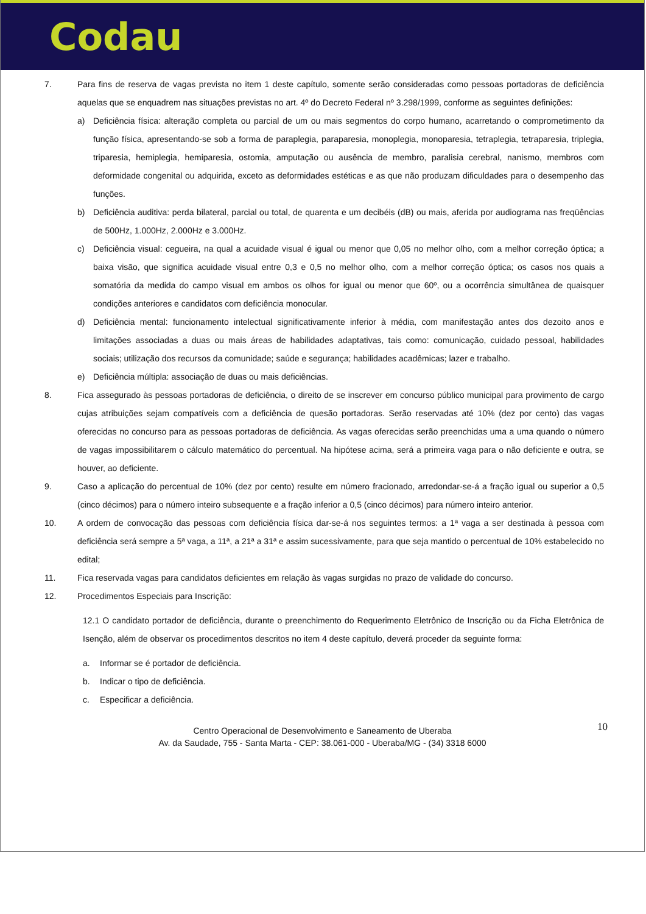Codau
7. Para fins de reserva de vagas prevista no item 1 deste capítulo, somente serão consideradas como pessoas portadoras de deficiência aquelas que se enquadrem nas situações previstas no art. 4º do Decreto Federal nº 3.298/1999, conforme as seguintes definições:
a) Deficiência física: alteração completa ou parcial de um ou mais segmentos do corpo humano, acarretando o comprometimento da função física, apresentando-se sob a forma de paraplegia, paraparesia, monoplegia, monoparesia, tetraplegia, tetraparesia, triplegia, triparesia, hemiplegia, hemiparesia, ostomia, amputação ou ausência de membro, paralisia cerebral, nanismo, membros com deformidade congenital ou adquirida, exceto as deformidades estéticas e as que não produzam dificuldades para o desempenho das funções.
b) Deficiência auditiva: perda bilateral, parcial ou total, de quarenta e um decibéis (dB) ou mais, aferida por audiograma nas freqüências de 500Hz, 1.000Hz, 2.000Hz e 3.000Hz.
c) Deficiência visual: cegueira, na qual a acuidade visual é igual ou menor que 0,05 no melhor olho, com a melhor correção óptica; a baixa visão, que significa acuidade visual entre 0,3 e 0,5 no melhor olho, com a melhor correção óptica; os casos nos quais a somatória da medida do campo visual em ambos os olhos for igual ou menor que 60º, ou a ocorrência simultânea de quaisquer condições anteriores e candidatos com deficiência monocular.
d) Deficiência mental: funcionamento intelectual significativamente inferior à média, com manifestação antes dos dezoito anos e limitações associadas a duas ou mais áreas de habilidades adaptativas, tais como: comunicação, cuidado pessoal, habilidades sociais; utilização dos recursos da comunidade; saúde e segurança; habilidades acadêmicas; lazer e trabalho.
e) Deficiência múltipla: associação de duas ou mais deficiências.
8. Fica assegurado às pessoas portadoras de deficiência, o direito de se inscrever em concurso público municipal para provimento de cargo cujas atribuições sejam compatíveis com a deficiência de quesão portadoras. Serão reservadas até 10% (dez por cento) das vagas oferecidas no concurso para as pessoas portadoras de deficiência. As vagas oferecidas serão preenchidas uma a uma quando o número de vagas impossibilitarem o cálculo matemático do percentual. Na hipótese acima, será a primeira vaga para o não deficiente e outra, se houver, ao deficiente.
9. Caso a aplicação do percentual de 10% (dez por cento) resulte em número fracionado, arredondar-se-á a fração igual ou superior a 0,5 (cinco décimos) para o número inteiro subsequente e a fração inferior a 0,5 (cinco décimos) para número inteiro anterior.
10. A ordem de convocação das pessoas com deficiência física dar-se-á nos seguintes termos: a 1ª vaga a ser destinada à pessoa com deficiência será sempre a 5ª vaga, a 11ª, a 21ª a 31ª e assim sucessivamente, para que seja mantido o percentual de 10% estabelecido no edital;
11. Fica reservada vagas para candidatos deficientes em relação às vagas surgidas no prazo de validade do concurso.
12. Procedimentos Especiais para Inscrição:
12.1 O candidato portador de deficiência, durante o preenchimento do Requerimento Eletrônico de Inscrição ou da Ficha Eletrônica de Isenção, além de observar os procedimentos descritos no item 4 deste capítulo, deverá proceder da seguinte forma:
a. Informar se é portador de deficiência.
b. Indicar o tipo de deficiência.
c. Especificar a deficiência.
10 Centro Operacional de Desenvolvimento e Saneamento de Uberaba
Av. da Saudade, 755 - Santa Marta - CEP: 38.061-000 - Uberaba/MG - (34) 3318 6000